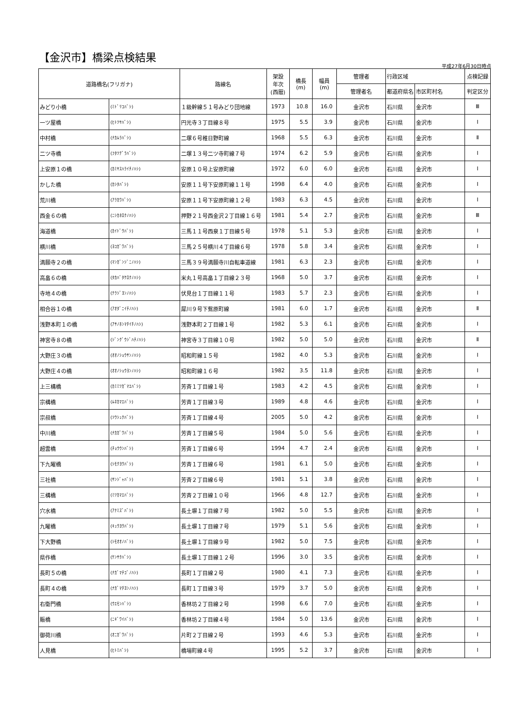【金沢市】橋梁点検結果
平成27年6月30日時点
| 道路橋名(フリガナ) | | 路線名 | 架設 年次 (西暦) | 橋長 (m) | 幅員 (m) | 管理者 | 行政区域 | | 点検記録 |
| --- | --- | --- | --- | --- | --- | --- | --- | --- | --- |
| | | | | | | 管理者名 | 都道府県名 | 市区町村名 | 判定区分 |
| みどり小橋 | (ﾐﾄﾞﾘｺﾊﾞｼ) | １級幹線５１号みどり団地線 | 1973 | 10.8 | 16.0 | 金沢市 | 石川県 | 金沢市 | Ⅲ |
| 一ツ屋橋 | (ﾋﾄﾂﾔﾊﾞｼ) | 円光寺３丁目線８号 | 1975 | 5.5 | 3.9 | 金沢市 | 石川県 | 金沢市 | Ⅰ |
| 中村橋 | (ﾅｶﾑﾗﾊﾞｼ) | 二塚６号稚日野町線 | 1968 | 5.5 | 6.3 | 金沢市 | 石川県 | 金沢市 | Ⅱ |
| 二ツ寺橋 | (ﾌﾀﾂﾃﾞﾗﾊﾞｼ) | 二塚１３号二ツ寺町線７号 | 1974 | 6.2 | 5.9 | 金沢市 | 石川県 | 金沢市 | Ⅰ |
| 上安原１の橋 | (ｶﾐﾔｽﾊﾗｲﾁﾉﾊｼ) | 安原１０号上安原町線 | 1972 | 6.0 | 6.0 | 金沢市 | 石川県 | 金沢市 | Ⅰ |
| かした橋 | (ｶｼﾀﾊﾞｼ) | 安原１１号下安原町線１１号 | 1998 | 6.4 | 4.0 | 金沢市 | 石川県 | 金沢市 | Ⅰ |
| 荒川橋 | (ｱﾗｶﾜﾊﾞｼ) | 安原１１号下安原町線１２号 | 1983 | 6.3 | 4.5 | 金沢市 | 石川県 | 金沢市 | Ⅰ |
| 西金６の橋 | (ﾆｼｶﾈﾛｸﾉﾊｼ) | 押野２１号西金沢２丁目線１６号 | 1981 | 5.4 | 2.7 | 金沢市 | 石川県 | 金沢市 | Ⅲ |
| 海道橋 | (ｶｲﾄﾞｳﾊﾞｼ) | 三馬１１号西泉１丁目線５号 | 1978 | 5.1 | 5.3 | 金沢市 | 石川県 | 金沢市 | Ⅰ |
| 横川橋 | (ﾖｺｶﾞﾜﾊﾞｼ) | 三馬２５号横川４丁目線６号 | 1978 | 5.8 | 3.4 | 金沢市 | 石川県 | 金沢市 | Ⅰ |
| 満願寺２の橋 | (ﾏﾝｶﾞﾝｼﾞﾆﾉﾊｼ) | 三馬３９号満願寺川自転車道線 | 1981 | 6.3 | 2.3 | 金沢市 | 石川県 | 金沢市 | Ⅰ |
| 高畠６の橋 | (ﾀｶﾊﾞﾀｹﾛｸﾉﾊｼ) | 米丸１号高畠１丁目線２３号 | 1968 | 5.0 | 3.7 | 金沢市 | 石川県 | 金沢市 | Ⅰ |
| 寺地４の橋 | (ﾃﾗｼﾞﾖﾝﾉﾊｼ) | 伏見台１丁目線１１号 | 1983 | 5.7 | 2.3 | 金沢市 | 石川県 | 金沢市 | Ⅰ |
| 相合谷１の橋 | (ｱｵﾀﾞﾆｲﾁﾉﾊｼ) | 犀川９号下鴛原町線 | 1981 | 6.0 | 1.7 | 金沢市 | 石川県 | 金沢市 | Ⅱ |
| 浅野本町１の橋 | (ｱｻﾉﾎﾝﾏﾁｲﾁﾉﾊｼ) | 浅野本町２丁目線１号 | 1982 | 5.3 | 6.1 | 金沢市 | 石川県 | 金沢市 | Ⅰ |
| 神宮寺８の橋 | (ｼﾞﾝｸﾞｳｼﾞﾊﾁﾉﾊｼ) | 神宮寺３丁目線１０号 | 1982 | 5.0 | 5.0 | 金沢市 | 石川県 | 金沢市 | Ⅱ |
| 大野庄３の橋 | (ｵｵﾉｼｮｳｻﾝﾉﾊｼ) | 昭和町線１５号 | 1982 | 4.0 | 5.3 | 金沢市 | 石川県 | 金沢市 | Ⅰ |
| 大野庄４の橋 | (ｵｵﾉｼｮｳﾖﾝﾉﾊｼ) | 昭和町線１６号 | 1982 | 3.5 | 11.8 | 金沢市 | 石川県 | 金沢市 | Ⅰ |
| 上三構橋 | (ｶﾐﾐﾂｶﾞﾏｴﾊﾞｼ) | 芳斉１丁目線１号 | 1983 | 4.2 | 4.5 | 金沢市 | 石川県 | 金沢市 | Ⅰ |
| 宗構橋 | (ﾑﾈｶﾏｴﾊﾞｼ) | 芳斉１丁目線３号 | 1989 | 4.8 | 4.6 | 金沢市 | 石川県 | 金沢市 | Ⅰ |
| 宗叔橋 | (ｿｳｼｭｸﾊﾞｼ) | 芳斉１丁目線４号 | 2005 | 5.0 | 4.2 | 金沢市 | 石川県 | 金沢市 | Ⅰ |
| 中川橋 | (ﾅｶｶﾞﾜﾊﾞｼ) | 芳斉１丁目線５号 | 1984 | 5.0 | 5.6 | 金沢市 | 石川県 | 金沢市 | Ⅰ |
| 超雲橋 | (ﾁｮｳｳﾝﾊﾞｼ) | 芳斉１丁目線６号 | 1994 | 4.7 | 2.4 | 金沢市 | 石川県 | 金沢市 | Ⅰ |
| 下九曜橋 | (ｼﾓｸﾖｳﾊﾞｼ) | 芳斉１丁目線６号 | 1981 | 6.1 | 5.0 | 金沢市 | 石川県 | 金沢市 | Ⅰ |
| 三社橋 | (ｻﾝｼﾞｬﾊﾞｼ) | 芳斉２丁目線６号 | 1981 | 5.1 | 3.8 | 金沢市 | 石川県 | 金沢市 | Ⅰ |
| 三構橋 | (ﾐﾂｶﾏｴﾊﾞｼ) | 芳斉２丁目線１０号 | 1966 | 4.8 | 12.7 | 金沢市 | 石川県 | 金沢市 | Ⅰ |
| 穴水橋 | (ｱﾅﾐｽﾞﾊﾞｼ) | 長土塀１丁目線７号 | 1982 | 5.0 | 5.5 | 金沢市 | 石川県 | 金沢市 | Ⅰ |
| 九曜橋 | (ｷｭｳﾖｳﾊﾞｼ) | 長土塀１丁目線７号 | 1979 | 5.1 | 5.6 | 金沢市 | 石川県 | 金沢市 | Ⅰ |
| 下大野橋 | (ｼﾓｵｵﾉﾊﾞｼ) | 長土塀１丁目線９号 | 1982 | 5.0 | 7.5 | 金沢市 | 石川県 | 金沢市 | Ⅰ |
| 県作橋 | (ｹﾝｻｸﾊﾞｼ) | 長土塀１丁目線１２号 | 1996 | 3.0 | 3.5 | 金沢市 | 石川県 | 金沢市 | Ⅰ |
| 長町５の橋 | (ﾅｶﾞﾏﾁｺﾞﾉﾊｼ) | 長町１丁目線２号 | 1980 | 4.1 | 7.3 | 金沢市 | 石川県 | 金沢市 | Ⅰ |
| 長町４の橋 | (ﾅｶﾞﾏﾁﾖﾝﾉﾊｼ) | 長町１丁目線３号 | 1979 | 3.7 | 5.0 | 金沢市 | 石川県 | 金沢市 | Ⅰ |
| 右衛門橋 | (ｳｴﾓﾝﾊﾞｼ) | 香林坊２丁目線２号 | 1998 | 6.6 | 7.0 | 金沢市 | 石川県 | 金沢市 | Ⅰ |
| 賑橋 | (ﾆｷﾞﾜｲﾊﾞｼ) | 香林坊２丁目線４号 | 1984 | 5.0 | 13.6 | 金沢市 | 石川県 | 金沢市 | Ⅰ |
| 御荷川橋 | (ｵﾆｶﾞﾜﾊﾞｼ) | 片町２丁目線２号 | 1993 | 4.6 | 5.3 | 金沢市 | 石川県 | 金沢市 | Ⅰ |
| 人見橋 | (ﾋﾄﾐﾊﾞｼ) | 橋場町線４号 | 1995 | 5.2 | 3.7 | 金沢市 | 石川県 | 金沢市 | Ⅰ |